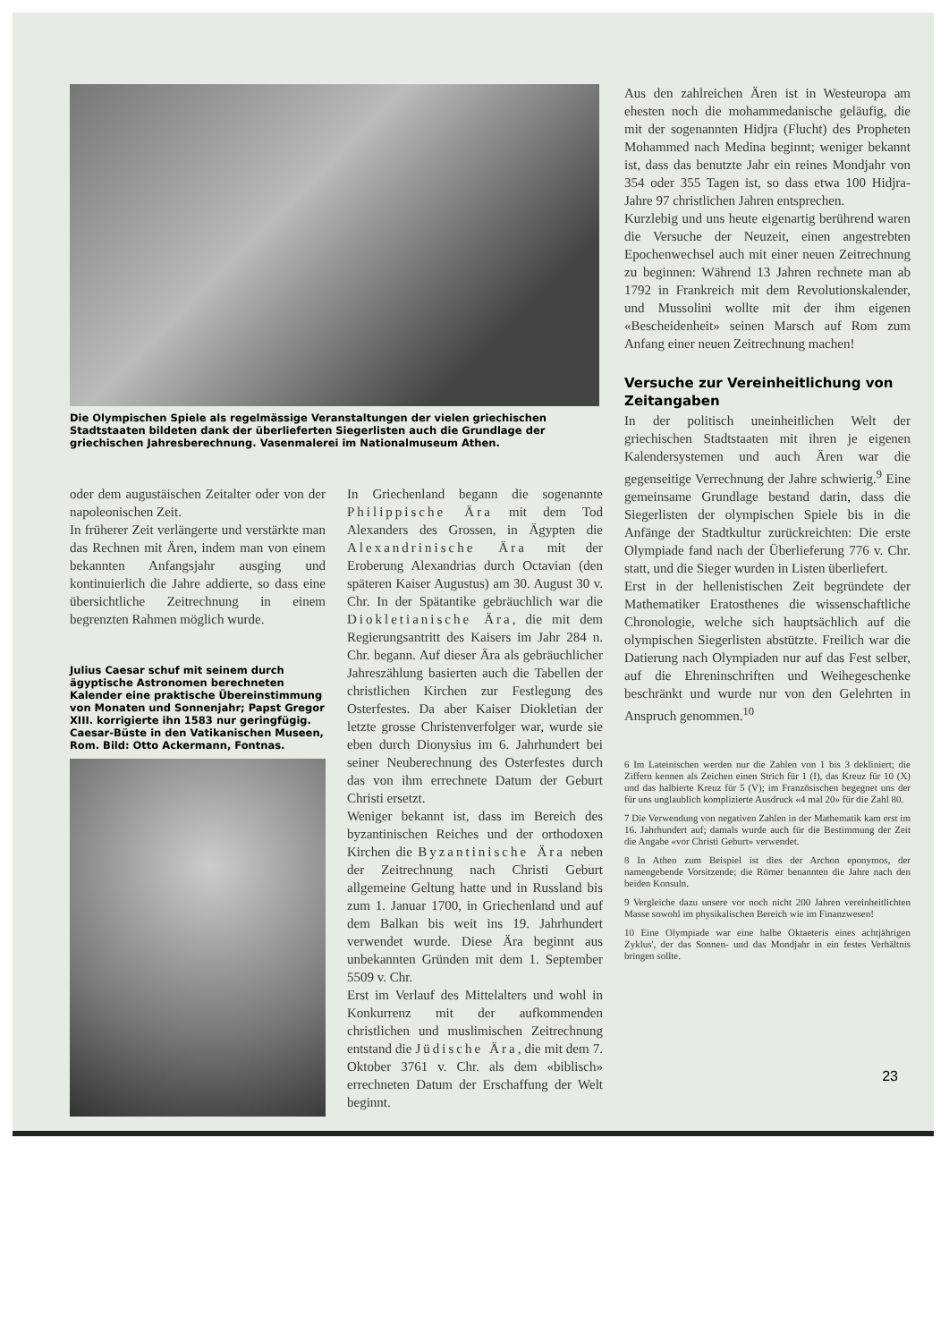Die Olympischen Spiele als regelmässige Veranstaltungen der vielen griechischen Stadtstaaten bildeten dank der überlieferten Siegerlisten auch die Grundlage der griechischen Jahresberechnung. Vasenmalerei im Nationalmuseum Athen.
oder dem augustäischen Zeitalter oder von der napoleonischen Zeit.
In früherer Zeit verlängerte und verstärkte man das Rechnen mit Ären, indem man von einem bekannten Anfangsjahr ausging und kontinuierlich die Jahre addierte, so dass eine übersichtliche Zeitrechnung in einem begrenzten Rahmen möglich wurde.
Julius Caesar schuf mit seinem durch ägyptische Astronomen berechneten Kalender eine praktische Übereinstimmung von Monaten und Sonnenjahr; Papst Gregor XIII. korrigierte ihn 1583 nur geringfügig. Caesar-Büste in den Vatikanischen Museen, Rom. Bild: Otto Ackermann, Fontnas.
In Griechenland begann die sogenannte Philippische Ära mit dem Tod Alexanders des Grossen, in Ägypten die Alexandrinische Ära mit der Eroberung Alexandrias durch Octavian (den späteren Kaiser Augustus) am 30. August 30 v. Chr. In der Spätantike gebräuchlich war die Diokletianische Ära, die mit dem Regierungsantritt des Kaisers im Jahr 284 n. Chr. begann. Auf dieser Ära als gebräuchlicher Jahreszählung basierten auch die Tabellen der christlichen Kirchen zur Festlegung des Osterfestes. Da aber Kaiser Diokletian der letzte grosse Christenverfolger war, wurde sie eben durch Dionysius im 6. Jahrhundert bei seiner Neuberechnung des Osterfestes durch das von ihm errechnete Datum der Geburt Christi ersetzt.
Weniger bekannt ist, dass im Bereich des byzantinischen Reiches und der orthodoxen Kirchen die Byzantinische Ära neben der Zeitrechnung nach Christi Geburt allgemeine Geltung hatte und in Russland bis zum 1. Januar 1700, in Griechenland und auf dem Balkan bis weit ins 19. Jahrhundert verwendet wurde. Diese Ära beginnt aus unbekannten Gründen mit dem 1. September 5509 v. Chr.
Erst im Verlauf des Mittelalters und wohl in Konkurrenz mit der aufkommenden christlichen und muslimischen Zeitrechnung entstand die Jüdische Ära, die mit dem 7. Oktober 3761 v. Chr. als dem «biblisch» errechneten Datum der Erschaffung der Welt beginnt.
Aus den zahlreichen Ären ist in Westeuropa am ehesten noch die mohammedanische geläufig, die mit der sogenannten Hidjra (Flucht) des Propheten Mohammed nach Medina beginnt; weniger bekannt ist, dass das benutzte Jahr ein reines Mondjahr von 354 oder 355 Tagen ist, so dass etwa 100 Hidjra-Jahre 97 christlichen Jahren entsprechen.
Kurzlebig und uns heute eigenartig berührend waren die Versuche der Neuzeit, einen angestrebten Epochenwechsel auch mit einer neuen Zeitrechnung zu beginnen: Während 13 Jahren rechnete man ab 1792 in Frankreich mit dem Revolutionskalender, und Mussolini wollte mit der ihm eigenen «Bescheidenheit» seinen Marsch auf Rom zum Anfang einer neuen Zeitrechnung machen!
Versuche zur Vereinheitlichung von Zeitangaben
In der politisch uneinheitlichen Welt der griechischen Stadtstaaten mit ihren je eigenen Kalendersystemen und auch Ären war die gegenseitige Verrechnung der Jahre schwierig.<sup>9</sup> Eine gemeinsame Grundlage bestand darin, dass die Siegerlisten der olympischen Spiele bis in die Anfänge der Stadtkultur zurückreichten: Die erste Olympiade fand nach der Überlieferung 776 v. Chr. statt, und die Sieger wurden in Listen überliefert.
Erst in der hellenistischen Zeit begründete der Mathematiker Eratosthenes die wissenschaftliche Chronologie, welche sich hauptsächlich auf die olympischen Siegerlisten abstützte. Freilich war die Datierung nach Olympiaden nur auf das Fest selber, auf die Ehreninschriften und Weihegeschenke beschränkt und wurde nur von den Gelehrten in Anspruch genommen.<sup>10</sup>
6 Im Lateinischen werden nur die Zahlen von 1 bis 3 dekliniert; die Ziffern kennen als Zeichen einen Strich für 1 (I), das Kreuz für 10 (X) und das halbierte Kreuz für 5 (V); im Französischen begegnet uns der für uns unglaublich komplizierte Ausdruck «4 mal 20» für die Zahl 80.
7 Die Verwendung von negativen Zahlen in der Mathematik kam erst im 16. Jahrhundert auf; damals wurde auch für die Bestimmung der Zeit die Angabe «vor Christi Geburt» verwendet.
8 In Athen zum Beispiel ist dies der Archon eponymos, der namengebende Vorsitzende; die Römer benannten die Jahre nach den beiden Konsuln.
9 Vergleiche dazu unsere vor noch nicht 200 Jahren vereinheitlichten Masse sowohl im physikalischen Bereich wie im Finanzwesen!
10 Eine Olympiade war eine halbe Oktaeteris eines achtjährigen Zyklus', der das Sonnen- und das Mondjahr in ein festes Verhältnis bringen sollte.
23